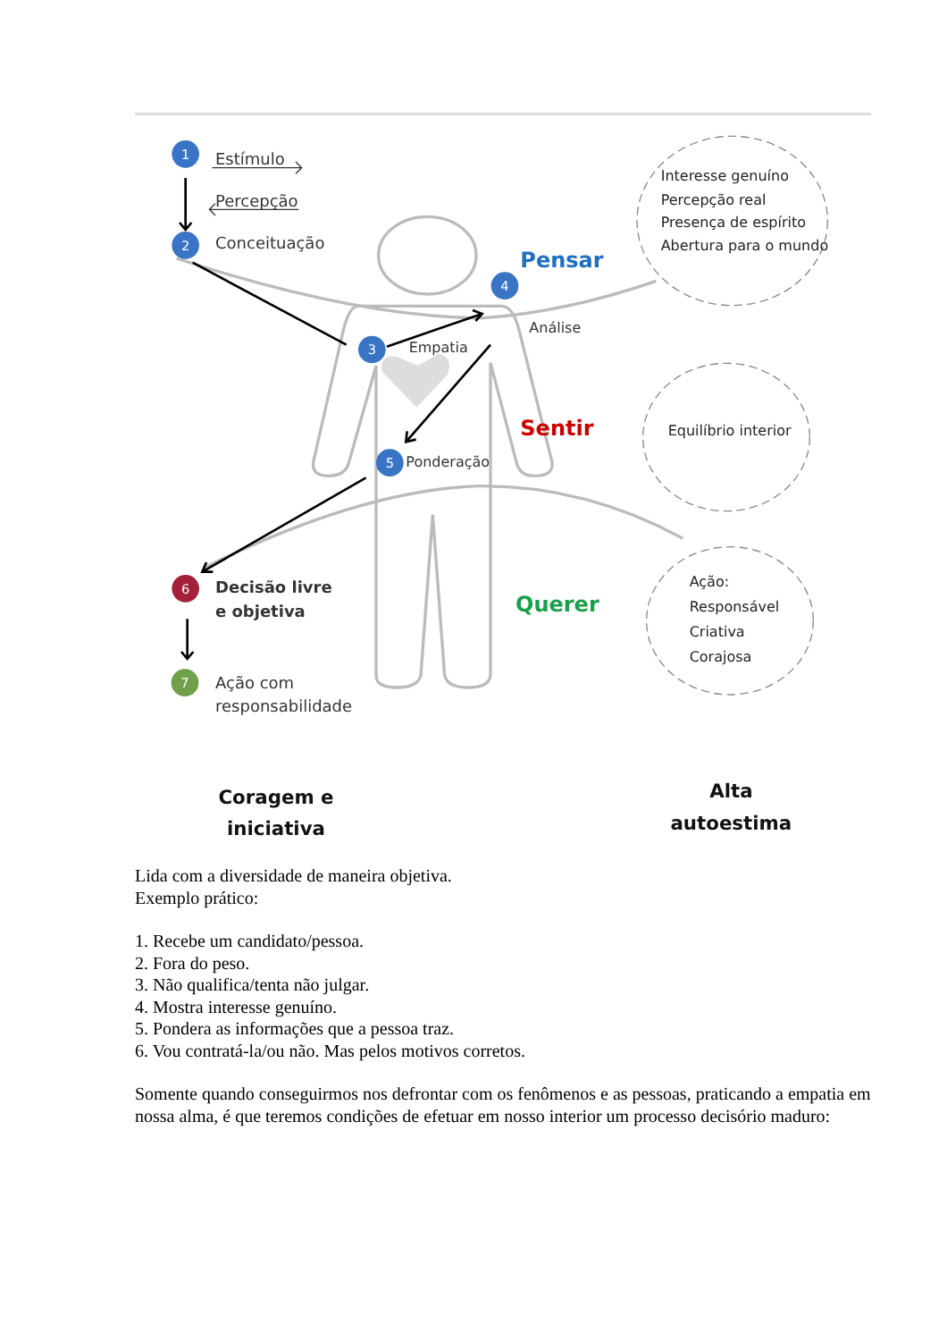1
2
3
4
5
6
7
Estímulo
Percepção
Conceituação
Empatia
Análise
Ponderação
Decisão livre
e objetiva
Ação com
responsabilidade
Pensar
Sentir
Querer
Interesse genuíno
Percepção real
Presença de espírito
Abertura para o mundo
Equilíbrio interior
Ação:
Responsável
Criativa
Corajosa
Coragem e
iniciativa
Alta
autoestima
Lida com a diversidade de maneira objetiva.
Exemplo prático:
1. Recebe um candidato/pessoa.
2. Fora do peso.
3. Não qualifica/tenta não julgar.
4. Mostra interesse genuíno.
5. Pondera as informações que a pessoa traz.
6. Vou contratá-la/ou não. Mas pelos motivos corretos.
Somente quando conseguirmos nos defrontar com os fenômenos e as pessoas, praticando a empatia em nossa alma, é que teremos condições de efetuar em nosso interior um processo decisório maduro: